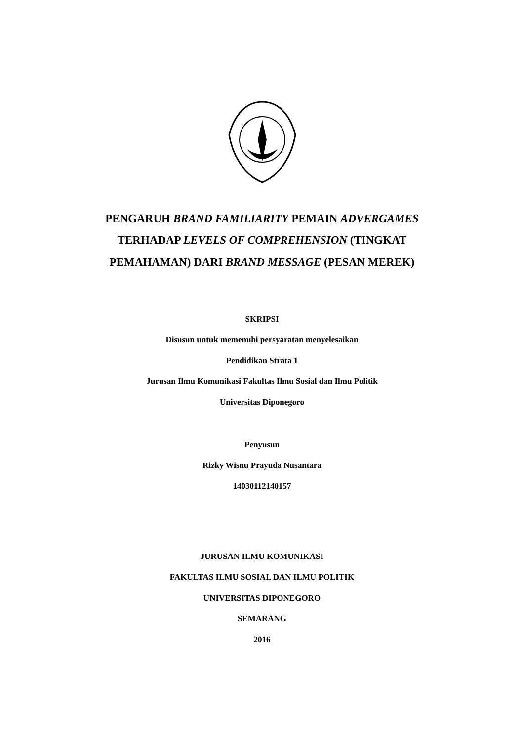PENGARUH BRAND FAMILIARITY PEMAIN ADVERGAMES
TERHADAP LEVELS OF COMPREHENSION (TINGKAT
PEMAHAMAN) DARI BRAND MESSAGE (PESAN MEREK)
SKRIPSI
Disusun untuk memenuhi persyaratan menyelesaikan
Pendidikan Strata 1
Jurusan Ilmu Komunikasi Fakultas Ilmu Sosial dan Ilmu Politik
Universitas Diponegoro
Penyusun
Rizky Wisnu Prayuda Nusantara
14030112140157
JURUSAN ILMU KOMUNIKASI
FAKULTAS ILMU SOSIAL DAN ILMU POLITIK
UNIVERSITAS DIPONEGORO
SEMARANG
2016